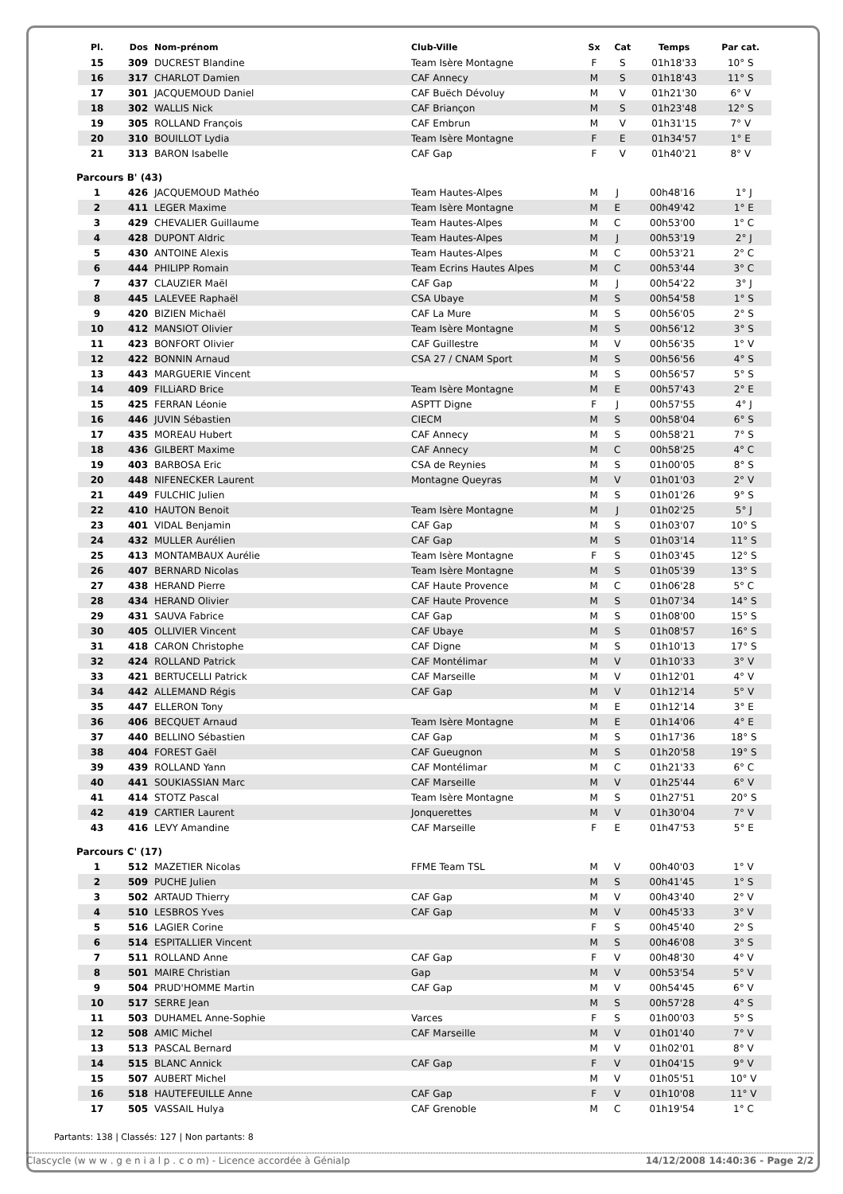| Pl. | Dos | Nom-prénom | Club-Ville | Sx | Cat | Temps | Par cat. |
| --- | --- | --- | --- | --- | --- | --- | --- |
| 15 | 309 | DUCREST Blandine | Team Isère Montagne | F | S | 01h18'33 | 10° S |
| 16 | 317 | CHARLOT Damien | CAF Annecy | M | S | 01h18'43 | 11° S |
| 17 | 301 | JACQUEMOUD Daniel | CAF Buëch Dévoluy | M | V | 01h21'30 | 6° V |
| 18 | 302 | WALLIS Nick | CAF Briançon | M | S | 01h23'48 | 12° S |
| 19 | 305 | ROLLAND François | CAF Embrun | M | V | 01h31'15 | 7° V |
| 20 | 310 | BOUILLOT Lydia | Team Isère Montagne | F | E | 01h34'57 | 1° E |
| 21 | 313 | BARON Isabelle | CAF Gap | F | V | 01h40'21 | 8° V |
Parcours B' (43)
| 1 | 426 | JACQUEMOUD Mathéo | Team Hautes-Alpes | M | J | 00h48'16 | 1° J |
| 2 | 411 | LEGER Maxime | Team Isère Montagne | M | E | 00h49'42 | 1° E |
| 3 | 429 | CHEVALIER Guillaume | Team Hautes-Alpes | M | C | 00h53'00 | 1° C |
| 4 | 428 | DUPONT Aldric | Team Hautes-Alpes | M | J | 00h53'19 | 2° J |
| 5 | 430 | ANTOINE Alexis | Team Hautes-Alpes | M | C | 00h53'21 | 2° C |
| 6 | 444 | PHILIPP Romain | Team Ecrins Hautes Alpes | M | C | 00h53'44 | 3° C |
| 7 | 437 | CLAUZIER Maël | CAF Gap | M | J | 00h54'22 | 3° J |
| 8 | 445 | LALEVEE Raphaël | CSA Ubaye | M | S | 00h54'58 | 1° S |
| 9 | 420 | BIZIEN Michaël | CAF La Mure | M | S | 00h56'05 | 2° S |
| 10 | 412 | MANSIOT Olivier | Team Isère Montagne | M | S | 00h56'12 | 3° S |
| 11 | 423 | BONFORT Olivier | CAF Guillestre | M | V | 00h56'35 | 1° V |
| 12 | 422 | BONNIN Arnaud | CSA 27 / CNAM Sport | M | S | 00h56'56 | 4° S |
| 13 | 443 | MARGUERIE Vincent | | M | S | 00h56'57 | 5° S |
| 14 | 409 | FILLiARD Brice | Team Isère Montagne | M | E | 00h57'43 | 2° E |
| 15 | 425 | FERRAN Léonie | ASPTT Digne | F | J | 00h57'55 | 4° J |
| 16 | 446 | JUVIN Sébastien | CIECM | M | S | 00h58'04 | 6° S |
| 17 | 435 | MOREAU Hubert | CAF Annecy | M | S | 00h58'21 | 7° S |
| 18 | 436 | GILBERT Maxime | CAF Annecy | M | C | 00h58'25 | 4° C |
| 19 | 403 | BARBOSA Eric | CSA de Reynies | M | S | 01h00'05 | 8° S |
| 20 | 448 | NIFENECKER Laurent | Montagne Queyras | M | V | 01h01'03 | 2° V |
| 21 | 449 | FULCHIC Julien | | M | S | 01h01'26 | 9° S |
| 22 | 410 | HAUTON Benoit | Team Isère Montagne | M | J | 01h02'25 | 5° J |
| 23 | 401 | VIDAL Benjamin | CAF Gap | M | S | 01h03'07 | 10° S |
| 24 | 432 | MULLER Aurélien | CAF Gap | M | S | 01h03'14 | 11° S |
| 25 | 413 | MONTAMBAUX Aurélie | Team Isère Montagne | F | S | 01h03'45 | 12° S |
| 26 | 407 | BERNARD Nicolas | Team Isère Montagne | M | S | 01h05'39 | 13° S |
| 27 | 438 | HERAND Pierre | CAF Haute Provence | M | C | 01h06'28 | 5° C |
| 28 | 434 | HERAND Olivier | CAF Haute Provence | M | S | 01h07'34 | 14° S |
| 29 | 431 | SAUVA Fabrice | CAF Gap | M | S | 01h08'00 | 15° S |
| 30 | 405 | OLLIVIER Vincent | CAF Ubaye | M | S | 01h08'57 | 16° S |
| 31 | 418 | CARON Christophe | CAF Digne | M | S | 01h10'13 | 17° S |
| 32 | 424 | ROLLAND Patrick | CAF Montélimar | M | V | 01h10'33 | 3° V |
| 33 | 421 | BERTUCELLI Patrick | CAF Marseille | M | V | 01h12'01 | 4° V |
| 34 | 442 | ALLEMAND Régis | CAF Gap | M | V | 01h12'14 | 5° V |
| 35 | 447 | ELLERON Tony | | M | E | 01h12'14 | 3° E |
| 36 | 406 | BECQUET Arnaud | Team Isère Montagne | M | E | 01h14'06 | 4° E |
| 37 | 440 | BELLINO Sébastien | CAF Gap | M | S | 01h17'36 | 18° S |
| 38 | 404 | FOREST Gaël | CAF Gueugnon | M | S | 01h20'58 | 19° S |
| 39 | 439 | ROLLAND Yann | CAF Montélimar | M | C | 01h21'33 | 6° C |
| 40 | 441 | SOUKIASSIAN Marc | CAF Marseille | M | V | 01h25'44 | 6° V |
| 41 | 414 | STOTZ Pascal | Team Isère Montagne | M | S | 01h27'51 | 20° S |
| 42 | 419 | CARTIER Laurent | Jonquerettes | M | V | 01h30'04 | 7° V |
| 43 | 416 | LEVY Amandine | CAF Marseille | F | E | 01h47'53 | 5° E |
Parcours C' (17)
| 1 | 512 | MAZETIER Nicolas | FFME Team TSL | M | V | 00h40'03 | 1° V |
| 2 | 509 | PUCHE Julien | | M | S | 00h41'45 | 1° S |
| 3 | 502 | ARTAUD Thierry | CAF Gap | M | V | 00h43'40 | 2° V |
| 4 | 510 | LESBROS Yves | CAF Gap | M | V | 00h45'33 | 3° V |
| 5 | 516 | LAGIER Corine | | F | S | 00h45'40 | 2° S |
| 6 | 514 | ESPITALLIER Vincent | | M | S | 00h46'08 | 3° S |
| 7 | 511 | ROLLAND Anne | CAF Gap | F | V | 00h48'30 | 4° V |
| 8 | 501 | MAIRE Christian | Gap | M | V | 00h53'54 | 5° V |
| 9 | 504 | PRUD'HOMME Martin | CAF Gap | M | V | 00h54'45 | 6° V |
| 10 | 517 | SERRE Jean | | M | S | 00h57'28 | 4° S |
| 11 | 503 | DUHAMEL Anne-Sophie | Varces | F | S | 01h00'03 | 5° S |
| 12 | 508 | AMIC Michel | CAF Marseille | M | V | 01h01'40 | 7° V |
| 13 | 513 | PASCAL Bernard | | M | V | 01h02'01 | 8° V |
| 14 | 515 | BLANC Annick | CAF Gap | F | V | 01h04'15 | 9° V |
| 15 | 507 | AUBERT Michel | | M | V | 01h05'51 | 10° V |
| 16 | 518 | HAUTEFEUILLE Anne | CAF Gap | F | V | 01h10'08 | 11° V |
| 17 | 505 | VASSAIL Hulya | CAF Grenoble | M | C | 01h19'54 | 1° C |
Partants: 138 | Classés: 127 | Non partants: 8
Clascycle (w w w . g e n i a l p . c o m) - Licence accordée à Génialp 14/12/2008 14:40:36 - Page 2/2